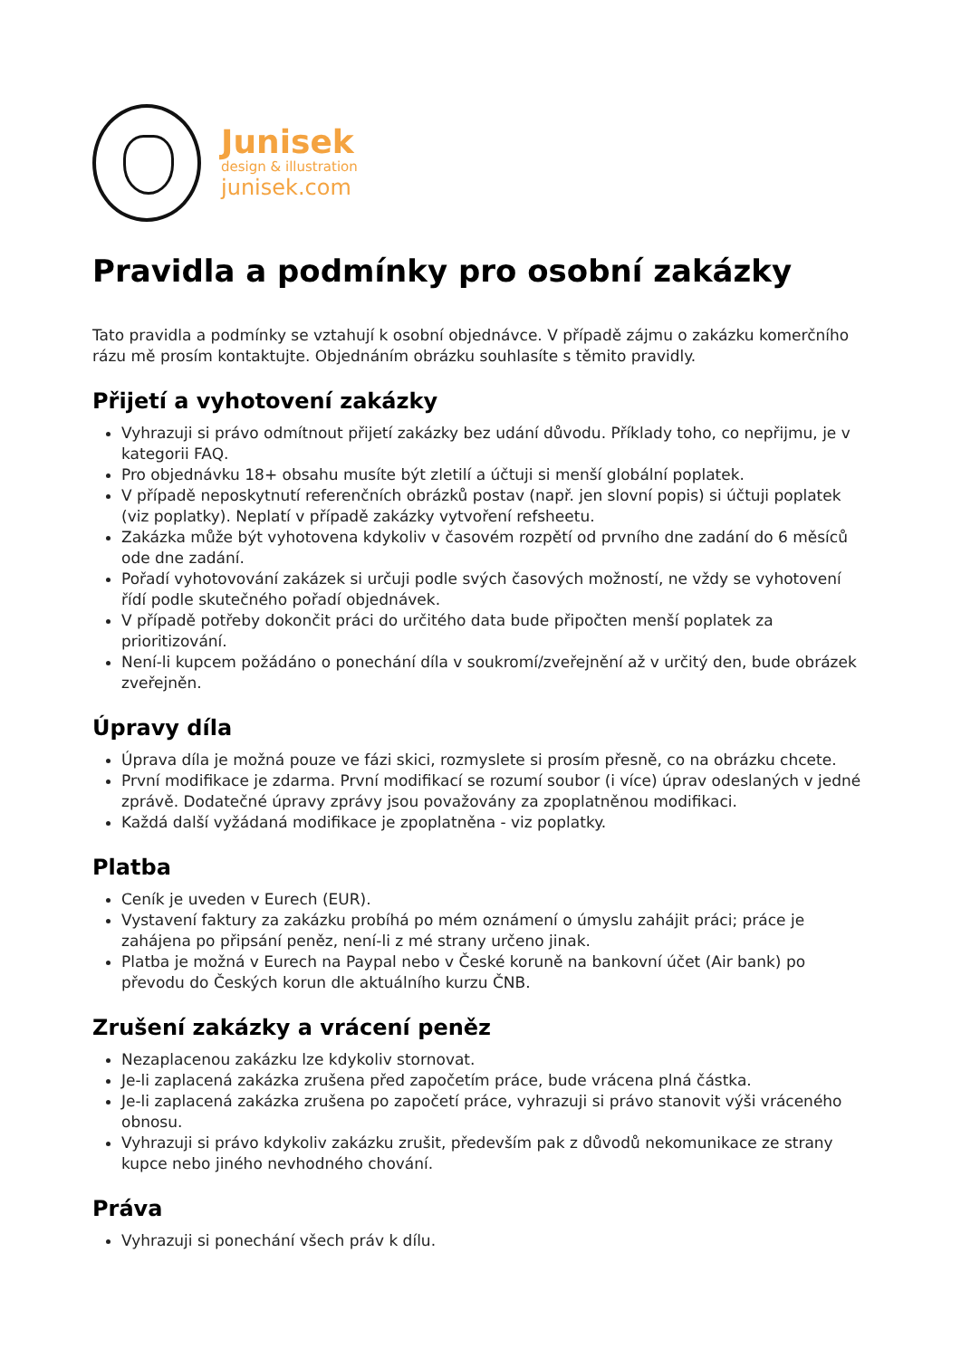Junisek
design & illustration
junisek.com
Pravidla a podmínky pro osobní zakázky
Tato pravidla a podmínky se vztahují k osobní objednávce. V případě zájmu o zakázku komerčního rázu mě prosím kontaktujte. Objednáním obrázku souhlasíte s těmito pravidly.
Přijetí a vyhotovení zakázky
Vyhrazuji si právo odmítnout přijetí zakázky bez udání důvodu. Příklady toho, co nepřijmu, je v kategorii FAQ.
Pro objednávku 18+ obsahu musíte být zletilí a účtuji si menší globální poplatek.
V případě neposkytnutí referenčních obrázků postav (např. jen slovní popis) si účtuji poplatek (viz poplatky). Neplatí v případě zakázky vytvoření refsheetu.
Zakázka může být vyhotovena kdykoliv v časovém rozpětí od prvního dne zadání do 6 měsíců ode dne zadání.
Pořadí vyhotovování zakázek si určuji podle svých časových možností, ne vždy se vyhotovení řídí podle skutečného pořadí objednávek.
V případě potřeby dokončit práci do určitého data bude připočten menší poplatek za prioritizování.
Není-li kupcem požádáno o ponechání díla v soukromí/zveřejnění až v určitý den, bude obrázek zveřejněn.
Úpravy díla
Úprava díla je možná pouze ve fázi skici, rozmyslete si prosím přesně, co na obrázku chcete.
První modifikace je zdarma. První modifikací se rozumí soubor (i více) úprav odeslaných v jedné zprávě. Dodatečné úpravy zprávy jsou považovány za zpoplatněnou modifikaci.
Každá další vyžádaná modifikace je zpoplatněna - viz poplatky.
Platba
Ceník je uveden v Eurech (EUR).
Vystavení faktury za zakázku probíhá po mém oznámení o úmyslu zahájit práci; práce je zahájena po připsání peněz, není-li z mé strany určeno jinak.
Platba je možná v Eurech na Paypal nebo v České koruně na bankovní účet (Air bank) po převodu do Českých korun dle aktuálního kurzu ČNB.
Zrušení zakázky a vrácení peněz
Nezaplacenou zakázku lze kdykoliv stornovat.
Je-li zaplacená zakázka zrušena před započetím práce, bude vrácena plná částka.
Je-li zaplacená zakázka zrušena po započetí práce, vyhrazuji si právo stanovit výši vráceného obnosu.
Vyhrazuji si právo kdykoliv zakázku zrušit, především pak z důvodů nekomunikace ze strany kupce nebo jiného nevhodného chování.
Práva
Vyhrazuji si ponechání všech práv k dílu.